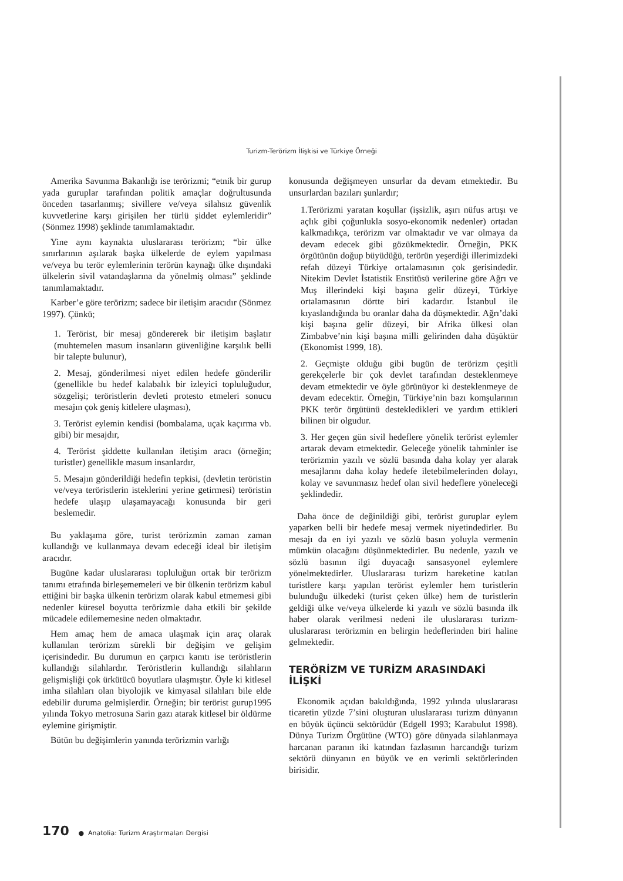Turizm-Terörizm İlişkisi ve Türkiye Örneği
Amerika Savunma Bakanlığı ise terörizmi; “etnik bir gurup yada guruplar tarafından politik amaçlar doğrultusunda önceden tasarlanmış; sivillere ve/veya silahsız güvenlik kuvvetlerine karşı girişilen her türlü şiddet eylemleridir” (Sönmez 1998) şeklinde tanımlamaktadır.
Yine aynı kaynakta uluslararası terörizm; “bir ülke sınırlarının aşılarak başka ülkelerde de eylem yapılması ve/veya bu terör eylemlerinin terörün kaynağı ülke dışındaki ülkelerin sivil vatandaşlarına da yönelmiş olması” şeklinde tanımlamaktadır.
Karber’e göre terörizm; sadece bir iletişim aracıdır (Sönmez 1997). Çünkü;
1. Terörist, bir mesaj göndererek bir iletişim başlatır (muhtemelen masum insanların güvenliğine karşılık belli bir talepte bulunur),
2. Mesaj, gönderilmesi niyet edilen hedefe gönderilir (genellikle bu hedef kalabalık bir izleyici topluluğudur, sözgelişi; teröristlerin devleti protesto etmeleri sonucu mesajın çok geniş kitlelere ulaşması),
3. Terörist eylemin kendisi (bombalama, uçak kaçırma vb. gibi) bir mesajdır,
4. Terörist şiddette kullanılan iletişim aracı (örneğin; turistler) genellikle masum insanlardır,
5. Mesajın gönderildiği hedefin tepkisi, (devletin teröristin ve/veya teröristlerin isteklerini yerine getirmesi) teröristin hedefe ulaşıp ulaşamayacağı konusunda bir geri beslemedir.
Bu yaklaşıma göre, turist terörizmin zaman zaman kullandığı ve kullanmaya devam edeceği ideal bir iletişim aracıdır.
Bugüne kadar uluslararası topluluğun ortak bir terörizm tanımı etrafında birleşememeleri ve bir ülkenin terörizm kabul ettiğini bir başka ülkenin terörizm olarak kabul etmemesi gibi nedenler küresel boyutta terörizmle daha etkili bir şekilde mücadele edilememesine neden olmaktadır.
Hem amaç hem de amaca ulaşmak için araç olarak kullanılan terörizm sürekli bir değişim ve gelişim içerisindedir. Bu durumun en çarpıcı kanıtı ise teröristlerin kullandığı silahlardır. Teröristlerin kullandığı silahların gelişmişliği çok ürkütücü boyutlara ulaşmıştır. Öyle ki kitlesel imha silahları olan biyolojik ve kimyasal silahları bile elde edebilir duruma gelmişlerdir. Örneğin; bir terörist gurup1995 yılında Tokyo metrosuna Sarin gazı atarak kitlesel bir öldürme eylemine girişmiştir.
Bütün bu değişimlerin yanında terörizmin varlığı
konusunda değişmeyen unsurlar da devam etmektedir. Bu unsurlardan bazıları şunlardır;
1.Terörizmi yaratan koşullar (işsizlik, aşırı nüfus artışı ve açlık gibi çoğunlukla sosyo-ekonomik nedenler) ortadan kalkmadıkça, terörizm var olmaktadır ve var olmaya da devam edecek gibi gözükmektedir. Örneğin, PKK örgütünün doğup büyüdüğü, terörün yeşerdiği illerimizdeki refah düzeyi Türkiye ortalamasının çok gerisindedir. Nitekim Devlet İstatistik Enstitüsü verilerine göre Ağrı ve Muş illerindeki kişi başına gelir düzeyi, Türkiye ortalamasının dörtte biri kadardır. İstanbul ile kıyaslandığında bu oranlar daha da düşmektedir. Ağrı’daki kişi başına gelir düzeyi, bir Afrika ülkesi olan Zimbabve’nin kişi başına milli gelirinden daha düşüktür (Ekonomist 1999, 18).
2. Geçmişte olduğu gibi bugün de terörizm çeşitli gerekçelerle bir çok devlet tarafından desteklenmeye devam etmektedir ve öyle görünüyor ki desteklenmeye de devam edecektir. Örneğin, Türkiye’nin bazı komşularının PKK terör örgütünü destekledikleri ve yardım ettikleri bilinen bir olgudur.
3. Her geçen gün sivil hedeflere yönelik terörist eylemler artarak devam etmektedir. Geleceğe yönelik tahminler ise terörizmin yazılı ve sözlü basında daha kolay yer alarak mesajlarını daha kolay hedefe iletebilmelerinden dolayı, kolay ve savunmasız hedef olan sivil hedeflere yöneleceği şeklindedir.
Daha önce de değinildiği gibi, terörist guruplar eylem yaparken belli bir hedefe mesaj vermek niyetindedirler. Bu mesajı da en iyi yazılı ve sözlü basın yoluyla vermenin mümkün olacağını düşünmektedirler. Bu nedenle, yazılı ve sözlü basının ilgi duyacağı sansasyonel eylemlere yönelmektedirler. Uluslararası turizm hareketine katılan turistlere karşı yapılan terörist eylemler hem turistlerin bulunduğu ülkedeki (turist çeken ülke) hem de turistlerin geldiği ülke ve/veya ülkelerde ki yazılı ve sözlü basında ilk haber olarak verilmesi nedeni ile uluslararası turizm-uluslararası terörizmin en belirgin hedeflerinden biri haline gelmektedir.
TERÖRİZM VE TURİZM ARASINDAKİ İLİŞKİ
Ekonomik açıdan bakıldığında, 1992 yılında uluslararası ticaretin yüzde 7’sini oluşturan uluslararası turizm dünyanın en büyük üçüncü sektörüdür (Edgell 1993; Karabulut 1998). Dünya Turizm Örgütüne (WTO) göre dünyada silahlanmaya harcanan paranın iki katından fazlasının harcandığı turizm sektörü dünyanın en büyük ve en verimli sektörlerinden birisidir.
170 ● Anatolia: Turizm Araştırmaları Dergisi